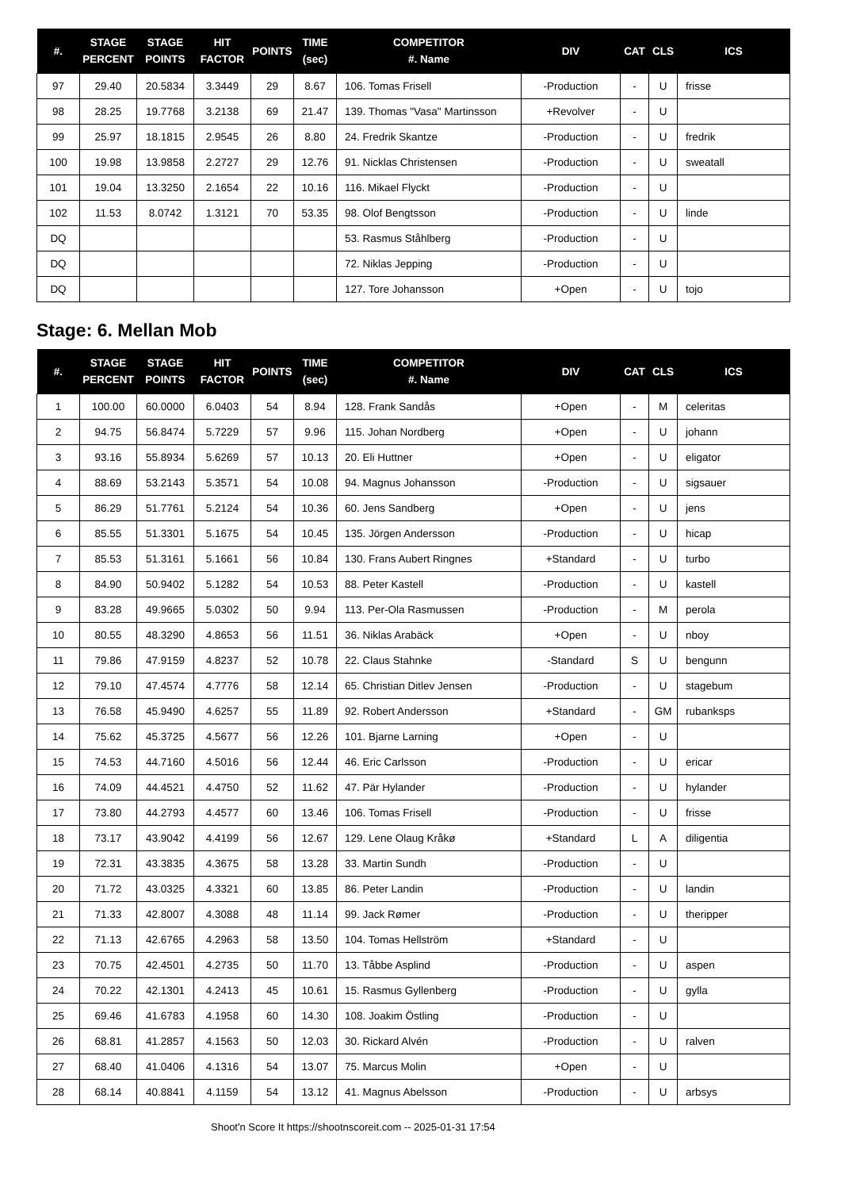| #. | STAGE PERCENT | STAGE POINTS | HIT FACTOR | POINTS | TIME (sec) | COMPETITOR #. Name | DIV | CAT | CLS | ICS |
| --- | --- | --- | --- | --- | --- | --- | --- | --- | --- | --- |
| 97 | 29.40 | 20.5834 | 3.3449 | 29 | 8.67 | 106. Tomas Frisell | -Production | - | U | frisse |
| 98 | 28.25 | 19.7768 | 3.2138 | 69 | 21.47 | 139. Thomas "Vasa" Martinsson | +Revolver | - | U | |
| 99 | 25.97 | 18.1815 | 2.9545 | 26 | 8.80 | 24. Fredrik Skantze | -Production | - | U | fredrik |
| 100 | 19.98 | 13.9858 | 2.2727 | 29 | 12.76 | 91. Nicklas Christensen | -Production | - | U | sweatall |
| 101 | 19.04 | 13.3250 | 2.1654 | 22 | 10.16 | 116. Mikael Flyckt | -Production | - | U | |
| 102 | 11.53 | 8.0742 | 1.3121 | 70 | 53.35 | 98. Olof Bengtsson | -Production | - | U | linde |
| DQ | | | | | | 53. Rasmus Ståhlberg | -Production | - | U | |
| DQ | | | | | | 72. Niklas Jepping | -Production | - | U | |
| DQ | | | | | | 127. Tore Johansson | +Open | - | U | tojo |
Stage: 6. Mellan Mob
| #. | STAGE PERCENT | STAGE POINTS | HIT FACTOR | POINTS | TIME (sec) | COMPETITOR #. Name | DIV | CAT | CLS | ICS |
| --- | --- | --- | --- | --- | --- | --- | --- | --- | --- | --- |
| 1 | 100.00 | 60.0000 | 6.0403 | 54 | 8.94 | 128. Frank Sandås | +Open | - | M | celeritas |
| 2 | 94.75 | 56.8474 | 5.7229 | 57 | 9.96 | 115. Johan Nordberg | +Open | - | U | johann |
| 3 | 93.16 | 55.8934 | 5.6269 | 57 | 10.13 | 20. Eli Huttner | +Open | - | U | eligator |
| 4 | 88.69 | 53.2143 | 5.3571 | 54 | 10.08 | 94. Magnus Johansson | -Production | - | U | sigsauer |
| 5 | 86.29 | 51.7761 | 5.2124 | 54 | 10.36 | 60. Jens Sandberg | +Open | - | U | jens |
| 6 | 85.55 | 51.3301 | 5.1675 | 54 | 10.45 | 135. Jörgen Andersson | -Production | - | U | hicap |
| 7 | 85.53 | 51.3161 | 5.1661 | 56 | 10.84 | 130. Frans Aubert Ringnes | +Standard | - | U | turbo |
| 8 | 84.90 | 50.9402 | 5.1282 | 54 | 10.53 | 88. Peter Kastell | -Production | - | U | kastell |
| 9 | 83.28 | 49.9665 | 5.0302 | 50 | 9.94 | 113. Per-Ola Rasmussen | -Production | - | M | perola |
| 10 | 80.55 | 48.3290 | 4.8653 | 56 | 11.51 | 36. Niklas Arabäck | +Open | - | U | nboy |
| 11 | 79.86 | 47.9159 | 4.8237 | 52 | 10.78 | 22. Claus Stahnke | -Standard | S | U | bengunn |
| 12 | 79.10 | 47.4574 | 4.7776 | 58 | 12.14 | 65. Christian Ditlev Jensen | -Production | - | U | stagebum |
| 13 | 76.58 | 45.9490 | 4.6257 | 55 | 11.89 | 92. Robert Andersson | +Standard | - | GM | rubanksps |
| 14 | 75.62 | 45.3725 | 4.5677 | 56 | 12.26 | 101. Bjarne Larning | +Open | - | U | |
| 15 | 74.53 | 44.7160 | 4.5016 | 56 | 12.44 | 46. Eric Carlsson | -Production | - | U | ericar |
| 16 | 74.09 | 44.4521 | 4.4750 | 52 | 11.62 | 47. Pär Hylander | -Production | - | U | hylander |
| 17 | 73.80 | 44.2793 | 4.4577 | 60 | 13.46 | 106. Tomas Frisell | -Production | - | U | frisse |
| 18 | 73.17 | 43.9042 | 4.4199 | 56 | 12.67 | 129. Lene Olaug Kråkø | +Standard | L | A | diligentia |
| 19 | 72.31 | 43.3835 | 4.3675 | 58 | 13.28 | 33. Martin Sundh | -Production | - | U | |
| 20 | 71.72 | 43.0325 | 4.3321 | 60 | 13.85 | 86. Peter Landin | -Production | - | U | landin |
| 21 | 71.33 | 42.8007 | 4.3088 | 48 | 11.14 | 99. Jack Rømer | -Production | - | U | theripper |
| 22 | 71.13 | 42.6765 | 4.2963 | 58 | 13.50 | 104. Tomas Hellström | +Standard | - | U | |
| 23 | 70.75 | 42.4501 | 4.2735 | 50 | 11.70 | 13. Tåbbe Asplind | -Production | - | U | aspen |
| 24 | 70.22 | 42.1301 | 4.2413 | 45 | 10.61 | 15. Rasmus Gyllenberg | -Production | - | U | gylla |
| 25 | 69.46 | 41.6783 | 4.1958 | 60 | 14.30 | 108. Joakim Östling | -Production | - | U | |
| 26 | 68.81 | 41.2857 | 4.1563 | 50 | 12.03 | 30. Rickard Alvén | -Production | - | U | ralven |
| 27 | 68.40 | 41.0406 | 4.1316 | 54 | 13.07 | 75. Marcus Molin | +Open | - | U | |
| 28 | 68.14 | 40.8841 | 4.1159 | 54 | 13.12 | 41. Magnus Abelsson | -Production | - | U | arbsys |
Shoot'n Score It https://shootnscoreit.com -- 2025-01-31 17:54